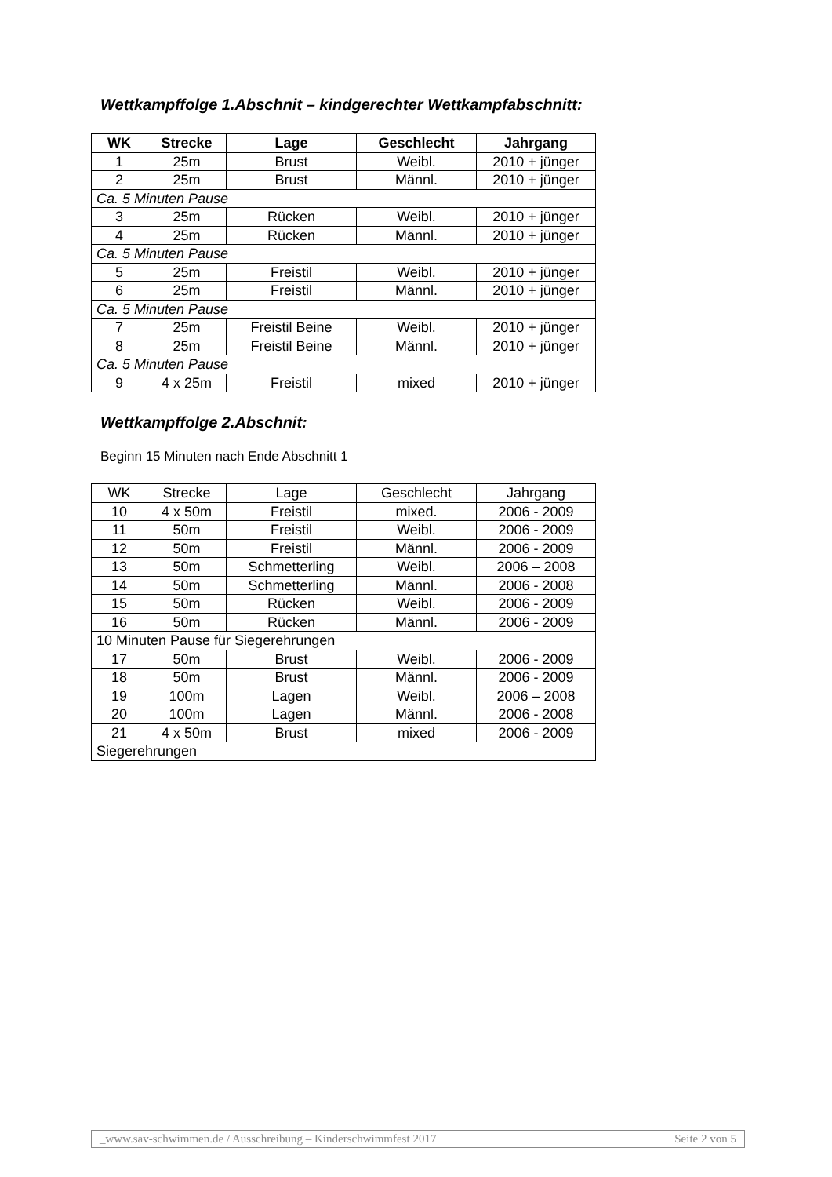Wettkampffolge 1.Abschnit – kindgerechter Wettkampfabschnitt:
| WK | Strecke | Lage | Geschlecht | Jahrgang |
| --- | --- | --- | --- | --- |
| 1 | 25m | Brust | Weibl. | 2010 + jünger |
| 2 | 25m | Brust | Männl. | 2010 + jünger |
| Ca. 5 Minuten Pause | | | | |
| 3 | 25m | Rücken | Weibl. | 2010 + jünger |
| 4 | 25m | Rücken | Männl. | 2010 + jünger |
| Ca. 5 Minuten Pause | | | | |
| 5 | 25m | Freistil | Weibl. | 2010 + jünger |
| 6 | 25m | Freistil | Männl. | 2010 + jünger |
| Ca. 5 Minuten Pause | | | | |
| 7 | 25m | Freistil Beine | Weibl. | 2010 + jünger |
| 8 | 25m | Freistil Beine | Männl. | 2010 + jünger |
| Ca. 5 Minuten Pause | | | | |
| 9 | 4 x 25m | Freistil | mixed | 2010 + jünger |
Wettkampffolge 2.Abschnit:
Beginn 15 Minuten nach Ende Abschnitt 1
| WK | Strecke | Lage | Geschlecht | Jahrgang |
| 10 | 4 x 50m | Freistil | mixed. | 2006 - 2009 |
| 11 | 50m | Freistil | Weibl. | 2006 - 2009 |
| 12 | 50m | Freistil | Männl. | 2006 - 2009 |
| 13 | 50m | Schmetterling | Weibl. | 2006 – 2008 |
| 14 | 50m | Schmetterling | Männl. | 2006 - 2008 |
| 15 | 50m | Rücken | Weibl. | 2006 - 2009 |
| 16 | 50m | Rücken | Männl. | 2006 - 2009 |
| 10 Minuten Pause für Siegerehrungen | | | | |
| 17 | 50m | Brust | Weibl. | 2006 - 2009 |
| 18 | 50m | Brust | Männl. | 2006 - 2009 |
| 19 | 100m | Lagen | Weibl. | 2006 – 2008 |
| 20 | 100m | Lagen | Männl. | 2006 - 2008 |
| 21 | 4 x 50m | Brust | mixed | 2006 - 2009 |
| Siegerehrungen | | | | |
_www.sav-schwimmen.de / Ausschreibung – Kinderschwimmfest 2017 Seite 2 von 5